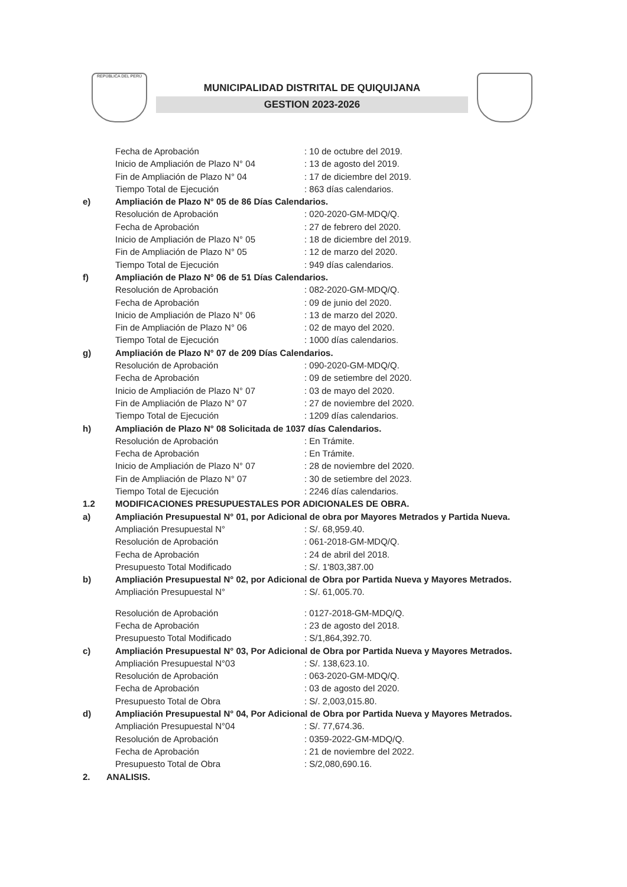REPÚBLICA DEL PERÚ
MUNICIPALIDAD DISTRITAL DE QUIQUIJANA
GESTION 2023-2026
Fecha de Aprobación: 10 de octubre del 2019.
Inicio de Ampliación de Plazo N° 04: 13 de agosto del 2019.
Fin de Ampliación de Plazo N° 04: 17 de diciembre del 2019.
Tiempo Total de Ejecución: 863 días calendarios.
e) Ampliación de Plazo N° 05 de 86 Días Calendarios.
Resolución de Aprobación: 020-2020-GM-MDQ/Q.
Fecha de Aprobación: 27 de febrero del 2020.
Inicio de Ampliación de Plazo N° 05: 18 de diciembre del 2019.
Fin de Ampliación de Plazo N° 05: 12 de marzo del 2020.
Tiempo Total de Ejecución: 949 días calendarios.
f) Ampliación de Plazo N° 06 de 51 Días Calendarios.
Resolución de Aprobación: 082-2020-GM-MDQ/Q.
Fecha de Aprobación: 09 de junio del 2020.
Inicio de Ampliación de Plazo N° 06: 13 de marzo del 2020.
Fin de Ampliación de Plazo N° 06: 02 de mayo del 2020.
Tiempo Total de Ejecución: 1000 días calendarios.
g) Ampliación de Plazo N° 07 de 209 Días Calendarios.
Resolución de Aprobación: 090-2020-GM-MDQ/Q.
Fecha de Aprobación: 09 de setiembre del 2020.
Inicio de Ampliación de Plazo N° 07: 03 de mayo del 2020.
Fin de Ampliación de Plazo N° 07: 27 de noviembre del 2020.
Tiempo Total de Ejecución: 1209 días calendarios.
h) Ampliación de Plazo N° 08 Solicitada de 1037 días Calendarios.
Resolución de Aprobación: En Trámite.
Fecha de Aprobación: En Trámite.
Inicio de Ampliación de Plazo N° 07: 28 de noviembre del 2020.
Fin de Ampliación de Plazo N° 07: 30 de setiembre del 2023.
Tiempo Total de Ejecución: 2246 días calendarios.
1.2 MODIFICACIONES PRESUPUESTALES POR ADICIONALES DE OBRA.
a) Ampliación Presupuestal N° 01, por Adicional de obra por Mayores Metrados y Partida Nueva.
Ampliación Presupuestal N°: S/. 68,959.40.
Resolución de Aprobación: 061-2018-GM-MDQ/Q.
Fecha de Aprobación: 24 de abril del 2018.
Presupuesto Total Modificado: S/. 1'803,387.00
b) Ampliación Presupuestal N° 02, por Adicional de Obra por Partida Nueva y Mayores Metrados.
Ampliación Presupuestal N°: S/. 61,005.70.
Resolución de Aprobación: 0127-2018-GM-MDQ/Q.
Fecha de Aprobación: 23 de agosto del 2018.
Presupuesto Total Modificado: S/1,864,392.70.
c) Ampliación Presupuestal N° 03, Por Adicional de Obra por Partida Nueva y Mayores Metrados.
Ampliación Presupuestal N°03: S/. 138,623.10.
Resolución de Aprobación: 063-2020-GM-MDQ/Q.
Fecha de Aprobación: 03 de agosto del 2020.
Presupuesto Total de Obra: S/. 2,003,015.80.
d) Ampliación Presupuestal N° 04, Por Adicional de Obra por Partida Nueva y Mayores Metrados.
Ampliación Presupuestal N°04: S/. 77,674.36.
Resolución de Aprobación: 0359-2022-GM-MDQ/Q.
Fecha de Aprobación: 21 de noviembre del 2022.
Presupuesto Total de Obra: S/2,080,690.16.
2. ANALISIS.